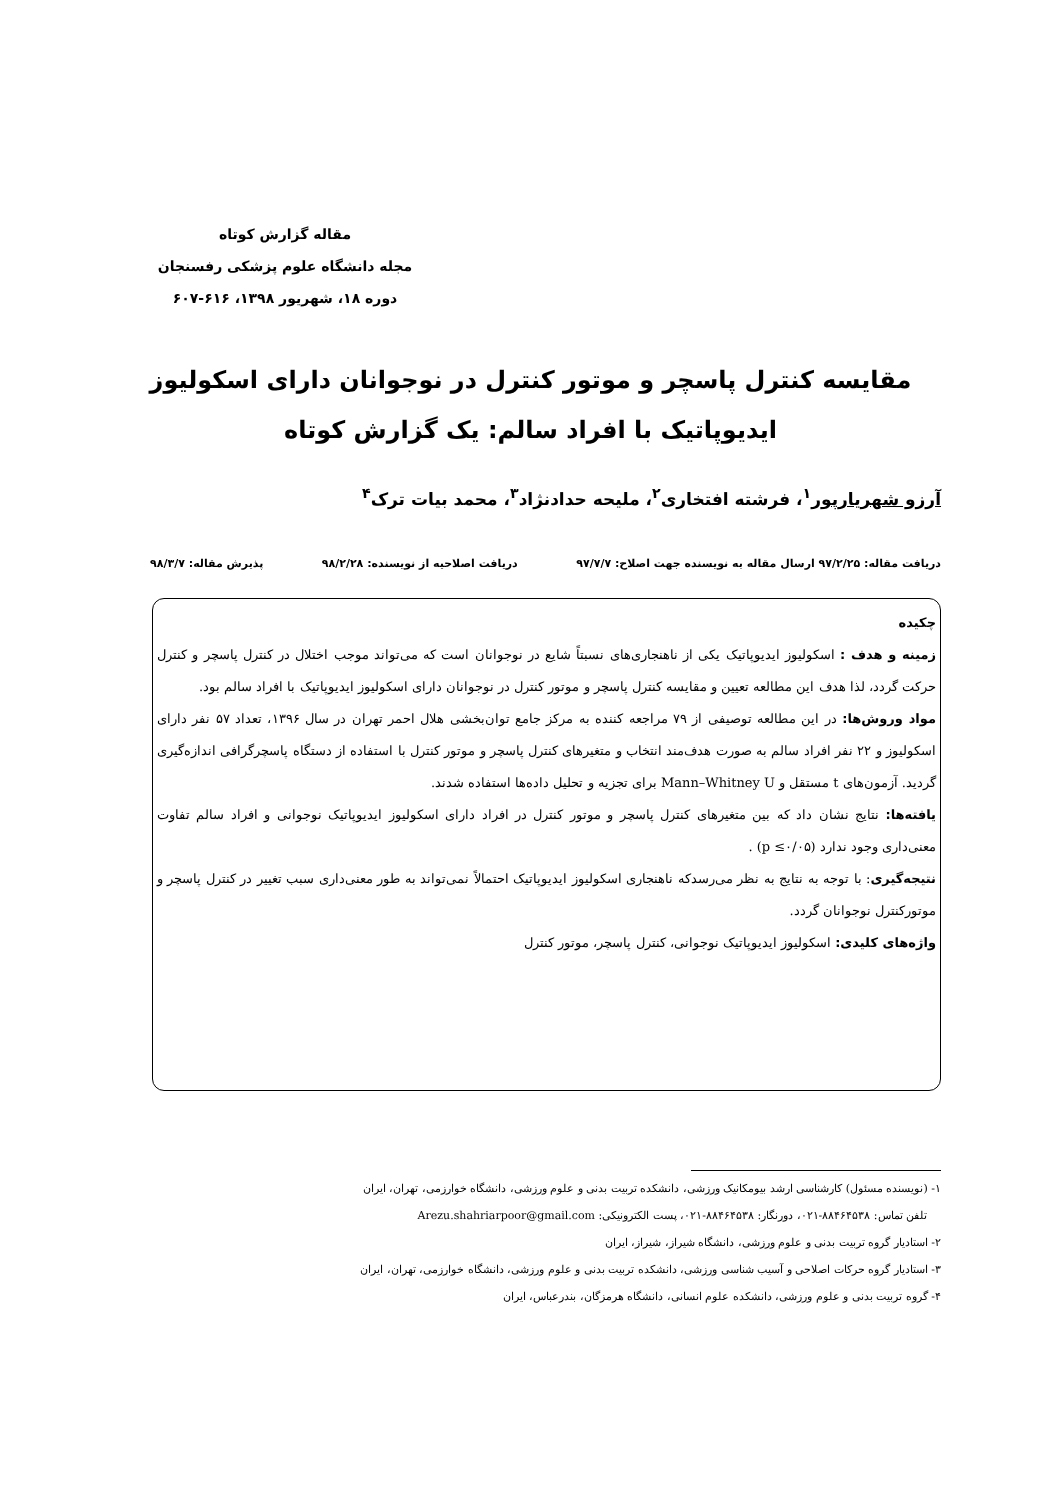مقاله گزارش کوتاه
مجله دانشگاه علوم پزشکی رفسنجان
دوره ۱۸، شهریور ۱۳۹۸، ۶۱۶-۶۰۷
مقایسه کنترل پاسچر و موتور کنترل در نوجوانان دارای اسکولیوز ایدیوپاتیک با افراد سالم: یک گزارش کوتاه
آرزو شهریارپور<sup>۱</sup>، فرشته افتخاری<sup>۲</sup>، ملیحه حدادنژاد<sup>۳</sup>، محمد بیات ترک<sup>۴</sup>
دریافت مقاله: ۹۷/۲/۲۵ ارسال مقاله به نویسنده جهت اصلاح: ۹۷/۷/۷ دریافت اصلاحیه از نویسنده: ۹۸/۲/۲۸ پذیرش مقاله: ۹۸/۳/۷
چکیده
زمینه و هدف : اسکولیوز ایدیوپاتیک یکی از ناهنجاری‌های نسبتاً شایع در نوجوانان است که می‌تواند موجب اختلال در کنترل پاسچر و کنترل حرکت گردد، لذا هدف این مطالعه تعیین و مقایسه کنترل پاسچر و موتور کنترل در نوجوانان دارای اسکولیوز ایدیوپاتیک با افراد سالم بود.
مواد وروش‌ها: در این مطالعه توصیفی از ۷۹ مراجعه کننده به مرکز جامع توان‌بخشی هلال احمر تهران در سال ۱۳۹۶، تعداد ۵۷ نفر دارای اسکولیوز و ۲۲ نفر افراد سالم به صورت هدف‌مند انتخاب و متغیرهای کنترل پاسچر و موتور کنترل با استفاده از دستگاه پاسچرگرافی اندازه‌گیری گردید. آزمون‌های t مستقل و Mann–Whitney U برای تجزیه و تحلیل داده‌ها استفاده شدند.
یافته‌ها: نتایج نشان داد که بین متغیرهای کنترل پاسچر و موتور کنترل در افراد دارای اسکولیوز ایدیوپاتیک نوجوانی و افراد سالم تفاوت معنی‌داری وجود ندارد (p ≤۰/۰۵) .
نتیجه‌گیری: با توجه به نتایج به نظر می‌رسدکه ناهنجاری اسکولیوز ایدیوپاتیک احتمالاً نمی‌تواند به طور معنی‌داری سبب تغییر در کنترل پاسچر و موتورکنترل نوجوانان گردد.
واژه‌های کلیدی: اسکولیوز ایدیوپاتیک نوجوانی، کنترل پاسچر، موتور کنترل
۱- (نویسنده مسئول) کارشناسی ارشد بیومکانیک ورزشی، دانشکده تربیت بدنی و علوم ورزشی، دانشگاه خوارزمی، تهران، ایران
تلفن تماس: ۸۸۴۶۴۵۳۸-۰۲۱، دورنگار: ۸۸۴۶۴۵۳۸-۰۲۱، پست الکترونیکی: Arezu.shahriarpoor@gmail.com
۲- استادیار گروه تربیت بدنی و علوم ورزشی، دانشگاه شیراز، شیراز، ایران
۳- استادیار گروه حرکات اصلاحی و آسیب شناسی ورزشی، دانشکده تربیت بدنی و علوم ورزشی، دانشگاه خوارزمی، تهران، ایران
۴- گروه تربیت بدنی و علوم ورزشی، دانشکده علوم انسانی، دانشگاه هرمزگان، بندرعباس، ایران